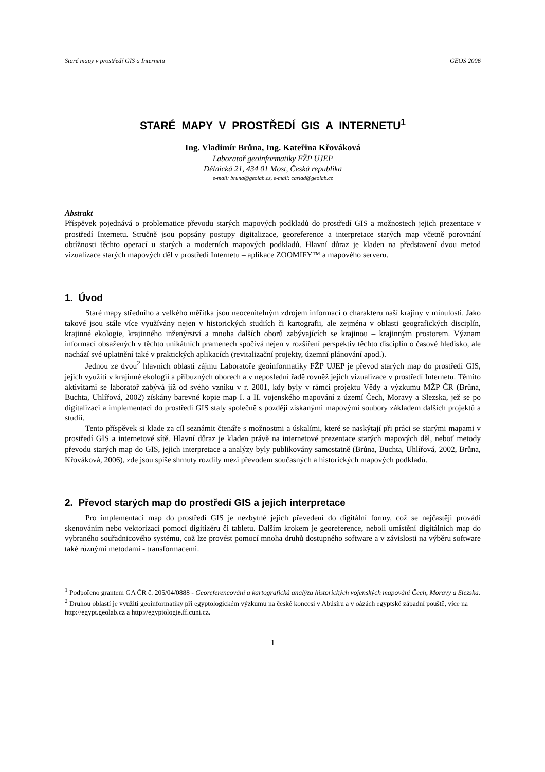Staré mapy v prostředí GIS a Internetu GEOS 2006
STARÉ MAPY V PROSTŘEDÍ GIS A INTERNETU<sup>1</sup>
Ing. Vladimír Brůna, Ing. Kateřina Křováková
Laboratoř geoinformatiky FŽP UJEP
Dělnická 21, 434 01 Most, Česká republika
e-mail: bruna@geolab.cz, e-mail: cariad@geolab.cz
Abstrakt
Příspěvek pojednává o problematice převodu starých mapových podkladů do prostředí GIS a možnostech jejich prezentace v prostředí Internetu. Stručně jsou popsány postupy digitalizace, georeference a interpretace starých map včetně porovnání obtížnosti těchto operací u starých a moderních mapových podkladů. Hlavní důraz je kladen na představení dvou metod vizualizace starých mapových děl v prostředí Internetu – aplikace ZOOMIFY™ a mapového serveru.
1. Úvod
Staré mapy středního a velkého měřítka jsou neocenitelným zdrojem informací o charakteru naší krajiny v minulosti. Jako takové jsou stále více využívány nejen v historických studiích či kartografii, ale zejména v oblasti geografických disciplín, krajinné ekologie, krajinného inženýrství a mnoha dalších oborů zabývajících se krajinou – krajinným prostorem. Význam informací obsažených v těchto unikátních pramenech spočívá nejen v rozšíření perspektiv těchto disciplín o časové hledisko, ale nachází své uplatnění také v praktických aplikacích (revitalizační projekty, územní plánování apod.).
Jednou ze dvou<sup>2</sup> hlavních oblastí zájmu Laboratoře geoinformatiky FŽP UJEP je převod starých map do prostředí GIS, jejich využití v krajinné ekologii a příbuzných oborech a v neposlední řadě rovněž jejich vizualizace v prostředí Internetu. Těmito aktivitami se laboratoř zabývá již od svého vzniku v r. 2001, kdy byly v rámci projektu Vědy a výzkumu MŽP ČR (Brůna, Buchta, Uhlířová, 2002) získány barevné kopie map I. a II. vojenského mapování z území Čech, Moravy a Slezska, jež se po digitalizaci a implementaci do prostředí GIS staly společně s později získanými mapovými soubory základem dalších projektů a studií.
Tento příspěvek si klade za cíl seznámit čtenáře s možnostmi a úskalími, které se naskýtají při práci se starými mapami v prostředí GIS a internetové sítě. Hlavní důraz je kladen právě na internetové prezentace starých mapových děl, neboť metody převodu starých map do GIS, jejich interpretace a analýzy byly publikovány samostatně (Brůna, Buchta, Uhlířová, 2002, Brůna, Křováková, 2006), zde jsou spíše shrnuty rozdíly mezi převodem současných a historických mapových podkladů.
2. Převod starých map do prostředí GIS a jejich interpretace
Pro implementaci map do prostředí GIS je nezbytné jejich převedení do digitální formy, což se nejčastěji provádí skenováním nebo vektorizací pomocí digitizéru či tabletu. Dalším krokem je georeference, neboli umístění digitálních map do vybraného souřadnicového systému, což lze provést pomocí mnoha druhů dostupného software a v závislosti na výběru software také různými metodami - transformacemi.
<sup>1</sup> Podpořeno grantem GA ČR č. 205/04/0888 - Georeferencování a kartografická analýza historických vojenských mapování Čech, Moravy a Slezska.
<sup>2</sup> Druhou oblastí je využití geoinformatiky při egyptologickém výzkumu na české koncesi v Abúsíru a v oázách egyptské západní pouště, více na http://egypt.geolab.cz a http://egyptologie.ff.cuni.cz.
1